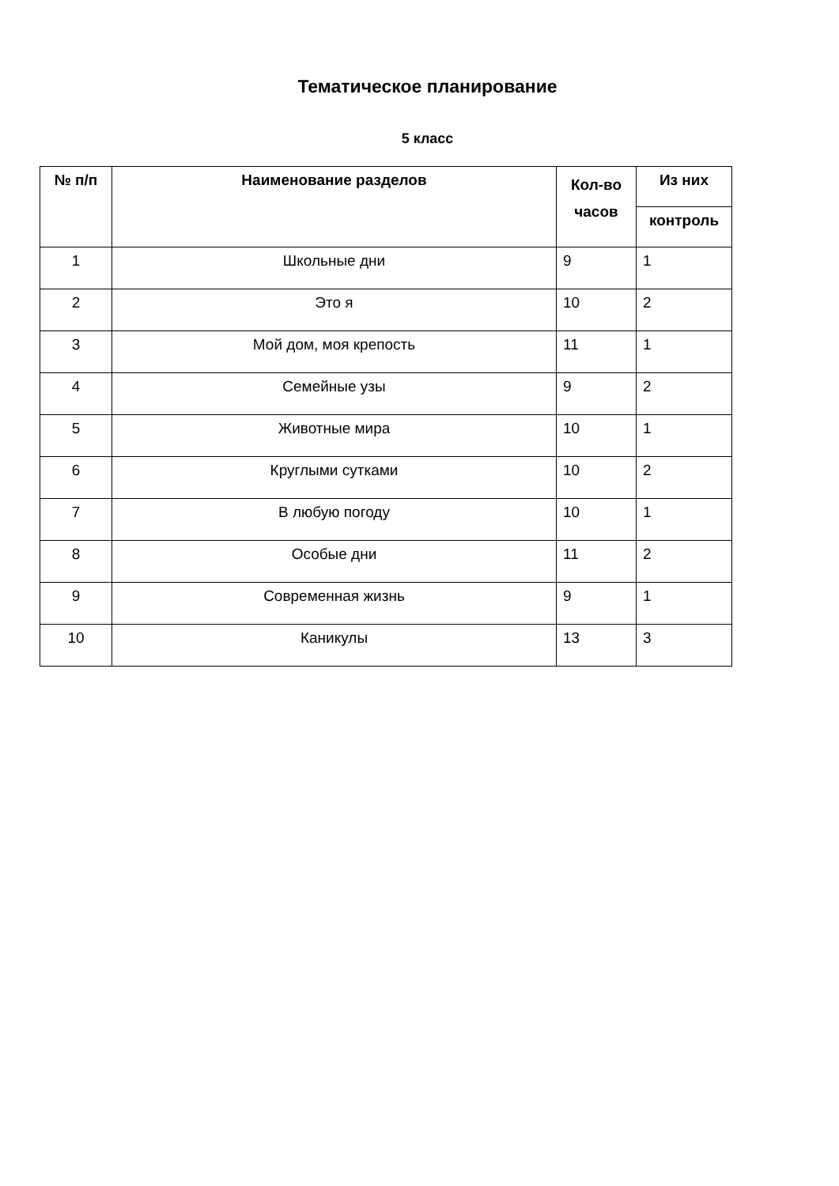Тематическое планирование
5 класс
| № п/п | Наименование разделов | Кол-во часов | Из них |
| --- | --- | --- | --- |
| | | | контроль |
| 1 | Школьные дни | 9 | 1 |
| 2 | Это я | 10 | 2 |
| 3 | Мой дом, моя крепость | 11 | 1 |
| 4 | Семейные узы | 9 | 2 |
| 5 | Животные мира | 10 | 1 |
| 6 | Круглыми сутками | 10 | 2 |
| 7 | В любую погоду | 10 | 1 |
| 8 | Особые дни | 11 | 2 |
| 9 | Современная жизнь | 9 | 1 |
| 10 | Каникулы | 13 | 3 |